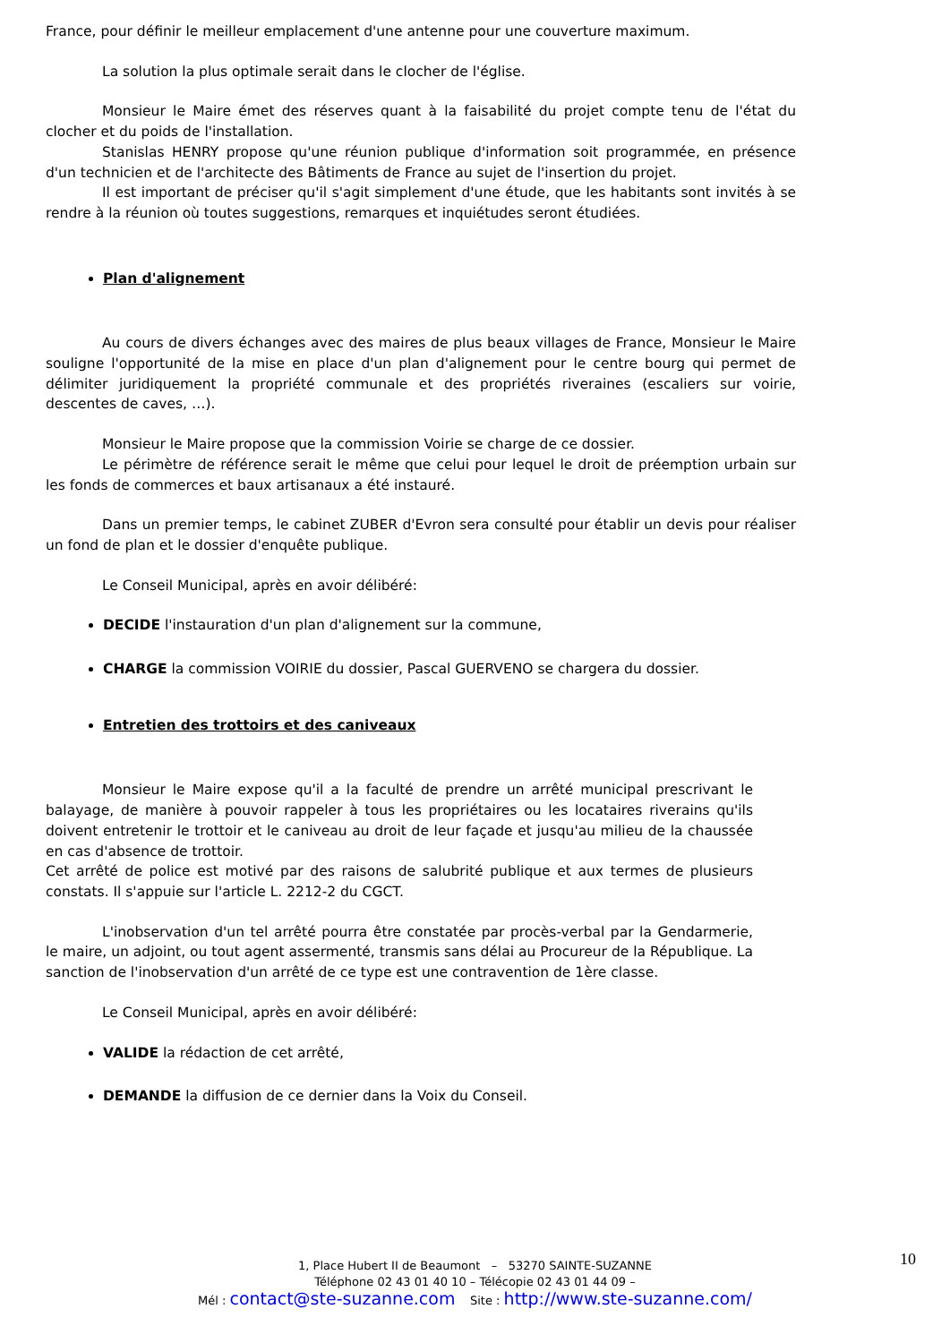France, pour définir le meilleur emplacement d'une antenne pour une couverture maximum.
La solution la plus optimale serait dans le clocher de l'église.
Monsieur le Maire émet des réserves quant à la faisabilité du projet compte tenu de l'état du clocher et du poids de l'installation.
Stanislas HENRY propose qu'une réunion publique d'information soit programmée, en présence d'un technicien et de l'architecte des Bâtiments de France au sujet de l'insertion du projet.
Il est important de préciser qu'il s'agit simplement d'une étude, que les habitants sont invités à se rendre à la réunion où toutes suggestions, remarques et inquiétudes seront étudiées.
Plan d'alignement
Au cours de divers échanges avec des maires de plus beaux villages de France, Monsieur le Maire souligne l'opportunité de la mise en place d'un plan d'alignement pour le centre bourg qui permet de délimiter juridiquement la propriété communale et des propriétés riveraines (escaliers sur voirie, descentes de caves, …).
Monsieur le Maire propose que la commission Voirie se charge de ce dossier.
Le périmètre de référence serait le même que celui pour lequel le droit de préemption urbain sur les fonds de commerces et baux artisanaux a été instauré.
Dans un premier temps, le cabinet ZUBER d'Evron sera consulté pour établir un devis pour réaliser un fond de plan et le dossier d'enquête publique.
Le Conseil Municipal, après en avoir délibéré:
DECIDE l'instauration d'un plan d'alignement sur la commune,
CHARGE la commission VOIRIE du dossier, Pascal GUERVENO se chargera du dossier.
Entretien des trottoirs et des caniveaux
Monsieur le Maire expose qu'il a la faculté de prendre un arrêté municipal prescrivant le balayage, de manière à pouvoir rappeler à tous les propriétaires ou les locataires riverains qu'ils doivent entretenir le trottoir et le caniveau au droit de leur façade et jusqu'au milieu de la chaussée en cas d'absence de trottoir.
Cet arrêté de police est motivé par des raisons de salubrité publique et aux termes de plusieurs constats. Il s'appuie sur l'article L. 2212-2 du CGCT.
L'inobservation d'un tel arrêté pourra être constatée par procès-verbal par la Gendarmerie, le maire, un adjoint, ou tout agent assermenté, transmis sans délai au Procureur de la République. La sanction de l'inobservation d'un arrêté de ce type est une contravention de 1ère classe.
Le Conseil Municipal, après en avoir délibéré:
VALIDE la rédaction de cet arrêté,
DEMANDE la diffusion de ce dernier dans la Voix du Conseil.
1, Place Hubert II de Beaumont – 53270 SAINTE-SUZANNE
Téléphone 02 43 01 40 10 – Télécopie 02 43 01 44 09 –
Mél : contact@ste-suzanne.com Site : http://www.ste-suzanne.com/
10